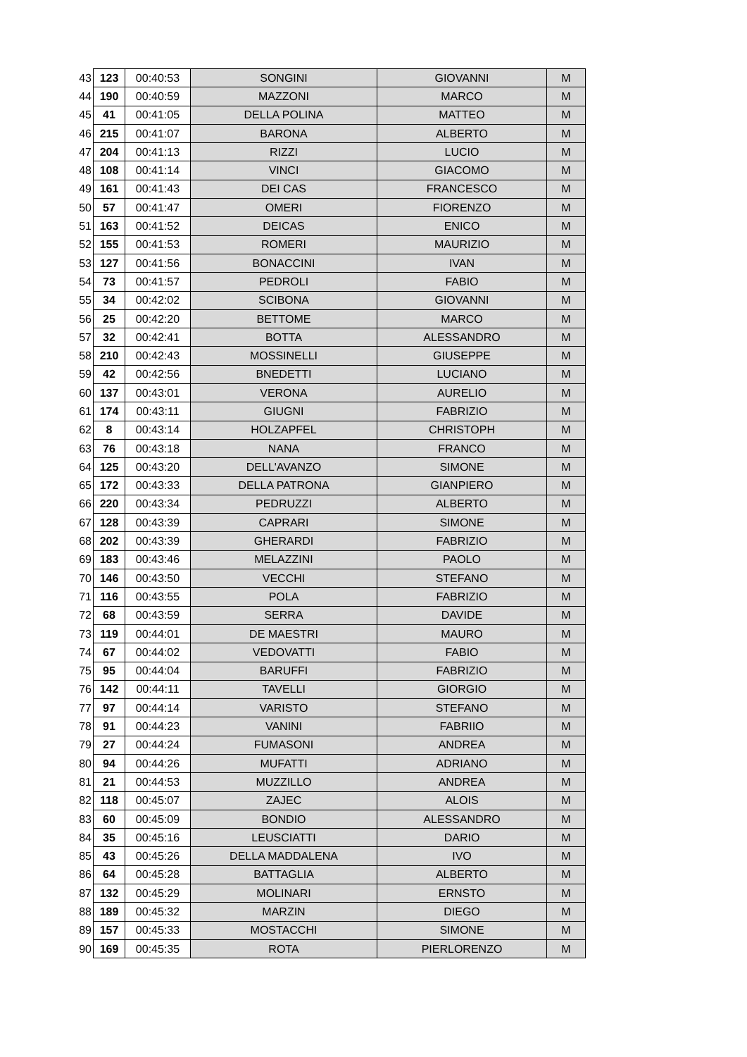| 43 | 123 | 00:40:53 | SONGINI | GIOVANNI | M |
| 44 | 190 | 00:40:59 | MAZZONI | MARCO | M |
| 45 | 41 | 00:41:05 | DELLA POLINA | MATTEO | M |
| 46 | 215 | 00:41:07 | BARONA | ALBERTO | M |
| 47 | 204 | 00:41:13 | RIZZI | LUCIO | M |
| 48 | 108 | 00:41:14 | VINCI | GIACOMO | M |
| 49 | 161 | 00:41:43 | DEI CAS | FRANCESCO | M |
| 50 | 57 | 00:41:47 | OMERI | FIORENZO | M |
| 51 | 163 | 00:41:52 | DEICAS | ENICO | M |
| 52 | 155 | 00:41:53 | ROMERI | MAURIZIO | M |
| 53 | 127 | 00:41:56 | BONACCINI | IVAN | M |
| 54 | 73 | 00:41:57 | PEDROLI | FABIO | M |
| 55 | 34 | 00:42:02 | SCIBONA | GIOVANNI | M |
| 56 | 25 | 00:42:20 | BETTOME | MARCO | M |
| 57 | 32 | 00:42:41 | BOTTA | ALESSANDRO | M |
| 58 | 210 | 00:42:43 | MOSSINELLI | GIUSEPPE | M |
| 59 | 42 | 00:42:56 | BNEDETTI | LUCIANO | M |
| 60 | 137 | 00:43:01 | VERONA | AURELIO | M |
| 61 | 174 | 00:43:11 | GIUGNI | FABRIZIO | M |
| 62 | 8 | 00:43:14 | HOLZAPFEL | CHRISTOPH | M |
| 63 | 76 | 00:43:18 | NANA | FRANCO | M |
| 64 | 125 | 00:43:20 | DELL'AVANZO | SIMONE | M |
| 65 | 172 | 00:43:33 | DELLA PATRONA | GIANPIERO | M |
| 66 | 220 | 00:43:34 | PEDRUZZI | ALBERTO | M |
| 67 | 128 | 00:43:39 | CAPRARI | SIMONE | M |
| 68 | 202 | 00:43:39 | GHERARDI | FABRIZIO | M |
| 69 | 183 | 00:43:46 | MELAZZINI | PAOLO | M |
| 70 | 146 | 00:43:50 | VECCHI | STEFANO | M |
| 71 | 116 | 00:43:55 | POLA | FABRIZIO | M |
| 72 | 68 | 00:43:59 | SERRA | DAVIDE | M |
| 73 | 119 | 00:44:01 | DE MAESTRI | MAURO | M |
| 74 | 67 | 00:44:02 | VEDOVATTI | FABIO | M |
| 75 | 95 | 00:44:04 | BARUFFI | FABRIZIO | M |
| 76 | 142 | 00:44:11 | TAVELLI | GIORGIO | M |
| 77 | 97 | 00:44:14 | VARISTO | STEFANO | M |
| 78 | 91 | 00:44:23 | VANINI | FABRIIO | M |
| 79 | 27 | 00:44:24 | FUMASONI | ANDREA | M |
| 80 | 94 | 00:44:26 | MUFATTI | ADRIANO | M |
| 81 | 21 | 00:44:53 | MUZZILLO | ANDREA | M |
| 82 | 118 | 00:45:07 | ZAJEC | ALOIS | M |
| 83 | 60 | 00:45:09 | BONDIO | ALESSANDRO | M |
| 84 | 35 | 00:45:16 | LEUSCIATTI | DARIO | M |
| 85 | 43 | 00:45:26 | DELLA MADDALENA | IVO | M |
| 86 | 64 | 00:45:28 | BATTAGLIA | ALBERTO | M |
| 87 | 132 | 00:45:29 | MOLINARI | ERNSTO | M |
| 88 | 189 | 00:45:32 | MARZIN | DIEGO | M |
| 89 | 157 | 00:45:33 | MOSTACCHI | SIMONE | M |
| 90 | 169 | 00:45:35 | ROTA | PIERLORENZO | M |